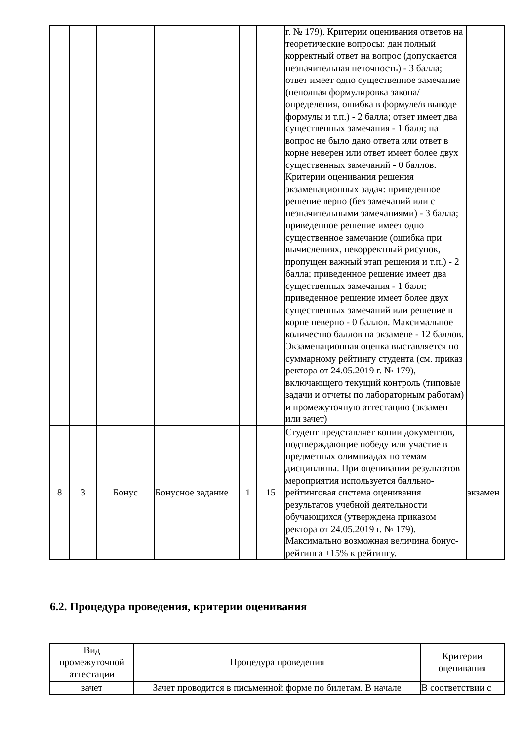| | | | | | | г. № 179). Критерии оценивания ответов на теоретические вопросы: дан полный корректный ответ на вопрос (допускается незначительная неточность) - 3 балла; ответ имеет одно существенное замечание (неполная формулировка закона/определения, ошибка в формуле/в выводе формулы и т.п.) - 2 балла; ответ имеет два существенных замечания - 1 балл; на вопрос не было дано ответа или ответ в корне неверен или ответ имеет более двух существенных замечаний - 0 баллов. Критерии оценивания решения экзаменационных задач: приведенное решение верно (без замечаний или с незначительными замечаниями) - 3 балла; приведенное решение имеет одно существенное замечание (ошибка при вычислениях, некорректный рисунок, пропущен важный этап решения и т.п.) - 2 балла; приведенное решение имеет два существенных замечания - 1 балл; приведенное решение имеет более двух существенных замечаний или решение в корне неверно - 0 баллов. Максимальное количество баллов на экзамене - 12 баллов. Экзаменационная оценка выставляется по суммарному рейтингу студента (см. приказ ректора от 24.05.2019 г. № 179), включающего текущий контроль (типовые задачи и отчеты по лабораторным работам) и промежуточную аттестацию (экзамен или зачет) | |
| 8 | 3 | Бонус | Бонусное задание | 1 | 15 | Студент представляет копии документов, подтверждающие победу или участие в предметных олимпиадах по темам дисциплины. При оценивании результатов мероприятия используется балльно-рейтинговая система оценивания результатов учебной деятельности обучающихся (утверждена приказом ректора от 24.05.2019 г. № 179). Максимально возможная величина бонус-рейтинга +15% к рейтингу. | экзамен |
6.2. Процедура проведения, критерии оценивания
| Вид промежуточной аттестации | Процедура проведения | Критерии оценивания |
| --- | --- | --- |
| зачет | Зачет проводится в письменной форме по билетам. В начале | В соответствии с |